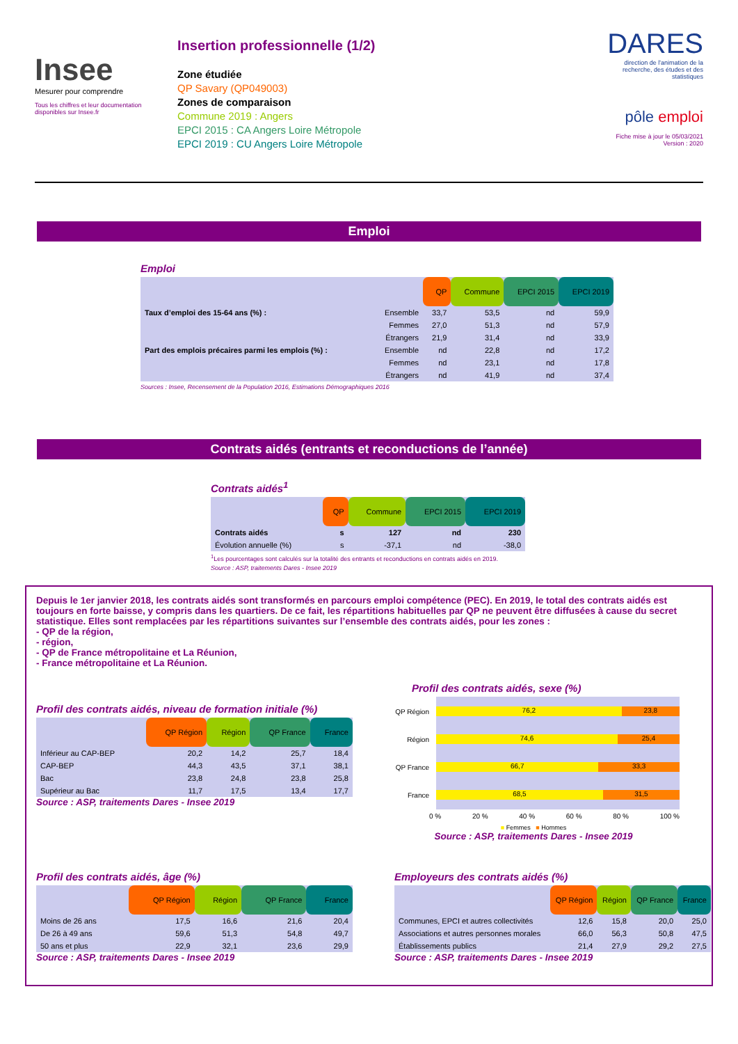Insee
Mesurer pour comprendre
Tous les chiffres et leur documentation disponibles sur Insee.fr
Insertion professionnelle (1/2)
Zone étudiée
QP Savary (QP049003)
Zones de comparaison
Commune 2019 : Angers
EPCI 2015 : CA Angers Loire Métropole
EPCI 2019 : CU Angers Loire Métropole
DARES
direction de l'animation de la recherche, des études et des statistiques
pôle emploi
Fiche mise à jour le 05/03/2021
Version : 2020
Emploi
Emploi
| | | QP | Commune | EPCI 2015 | EPCI 2019 |
| --- | --- | --- | --- | --- | --- |
| Taux d’emploi des 15-64 ans (%) : | Ensemble | 33,7 | 53,5 | nd | 59,9 |
| | Femmes | 27,0 | 51,3 | nd | 57,9 |
| | Étrangers | 21,9 | 31,4 | nd | 33,9 |
| Part des emplois précaires parmi les emplois (%) : | Ensemble | nd | 22,8 | nd | 17,2 |
| | Femmes | nd | 23,1 | nd | 17,8 |
| | Étrangers | nd | 41,9 | nd | 37,4 |
Sources : Insee, Recensement de la Population 2016, Estimations Démographiques 2016
Contrats aidés (entrants et reconductions de l’année)
Contrats aidés<sup>1</sup>
| | QP | Commune | EPCI 2015 | EPCI 2019 |
| --- | --- | --- | --- | --- |
| Contrats aidés | s | 127 | nd | 230 |
| Évolution annuelle (%) | s | -37,1 | nd | -38,0 |
<sup>1</sup> Les pourcentages sont calculés sur la totalité des entrants et reconductions en contrats aidés en 2019.
Source : ASP, traitements Dares - Insee 2019
Depuis le 1er janvier 2018, les contrats aidés sont transformés en parcours emploi compétence (PEC). En 2019, le total des contrats aidés est toujours en forte baisse, y compris dans les quartiers. De ce fait, les répartitions habituelles par QP ne peuvent être diffusées à cause du secret statistique. Elles sont remplacées par les répartitions suivantes sur l’ensemble des contrats aidés, pour les zones :
- QP de la région,
- région,
- QP de France métropolitaine et La Réunion,
- France métropolitaine et La Réunion.
Profil des contrats aidés, niveau de formation initiale (%)
| | QP Région | Région | QP France | France |
| --- | --- | --- | --- | --- |
| Inférieur au CAP-BEP | 20,2 | 14,2 | 25,7 | 18,4 |
| CAP-BEP | 44,3 | 43,5 | 37,1 | 38,1 |
| Bac | 23,8 | 24,8 | 23,8 | 25,8 |
| Supérieur au Bac | 11,7 | 17,5 | 13,4 | 17,7 |
Source : ASP, traitements Dares - Insee 2019
Profil des contrats aidés, sexe (%)
QP Région
Région
QP France
France
76,2 23,8
74,6 25,4
66,7 33,3
68,5 31,5
0 % 20 % 40 % 60 % 80 % 100 %
■ Femmes ■ Hommes
Source : ASP, traitements Dares - Insee 2019
Profil des contrats aidés, âge (%)
| | QP Région | Région | QP France | France |
| --- | --- | --- | --- | --- |
| Moins de 26 ans | 17,5 | 16,6 | 21,6 | 20,4 |
| De 26 à 49 ans | 59,6 | 51,3 | 54,8 | 49,7 |
| 50 ans et plus | 22,9 | 32,1 | 23,6 | 29,9 |
Source : ASP, traitements Dares - Insee 2019
Employeurs des contrats aidés (%)
| | QP Région | Région | QP France | France |
| --- | --- | --- | --- | --- |
| Communes, EPCI et autres collectivités | 12,6 | 15,8 | 20,0 | 25,0 |
| Associations et autres personnes morales | 66,0 | 56,3 | 50,8 | 47,5 |
| Établissements publics | 21,4 | 27,9 | 29,2 | 27,5 |
Source : ASP, traitements Dares - Insee 2019